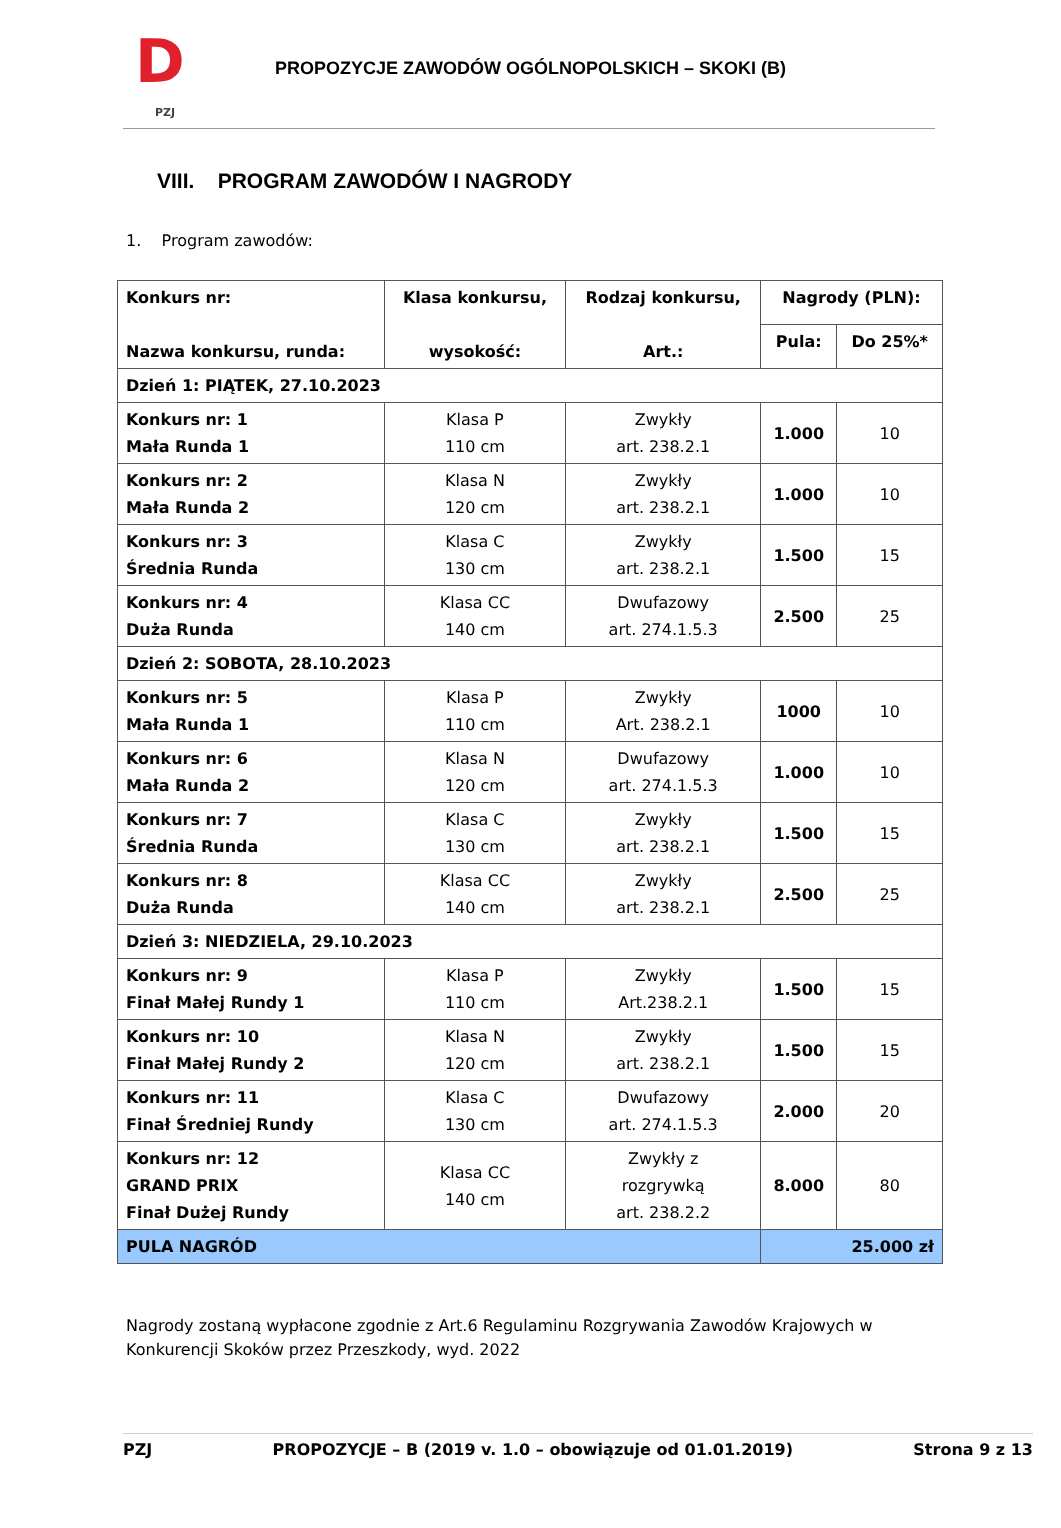D
PZJ
PROPOZYCJE ZAWODÓW OGÓLNOPOLSKICH – SKOKI (B)
VIII. PROGRAM ZAWODÓW I NAGRODY
1. Program zawodów:
| Konkurs nr: Nazwa konkursu, runda: | Klasa konkursu, wysokość: | Rodzaj konkursu, Art.: | Nagrody (PLN): | |
| --- | --- | --- | --- | --- |
| | | | Pula: | Do 25%* |
| Dzień 1: PIĄTEK, 27.10.2023 | | | | |
| Konkurs nr: 1 Mała Runda 1 | Klasa P 110 cm | Zwykły art. 238.2.1 | 1.000 | 10 |
| Konkurs nr: 2 Mała Runda 2 | Klasa N 120 cm | Zwykły art. 238.2.1 | 1.000 | 10 |
| Konkurs nr: 3 Średnia Runda | Klasa C 130 cm | Zwykły art. 238.2.1 | 1.500 | 15 |
| Konkurs nr: 4 Duża Runda | Klasa CC 140 cm | Dwufazowy art. 274.1.5.3 | 2.500 | 25 |
| Dzień 2: SOBOTA, 28.10.2023 | | | | |
| Konkurs nr: 5 Mała Runda 1 | Klasa P 110 cm | Zwykły Art. 238.2.1 | 1000 | 10 |
| Konkurs nr: 6 Mała Runda 2 | Klasa N 120 cm | Dwufazowy art. 274.1.5.3 | 1.000 | 10 |
| Konkurs nr: 7 Średnia Runda | Klasa C 130 cm | Zwykły art. 238.2.1 | 1.500 | 15 |
| Konkurs nr: 8 Duża Runda | Klasa CC 140 cm | Zwykły art. 238.2.1 | 2.500 | 25 |
| Dzień 3: NIEDZIELA, 29.10.2023 | | | | |
| Konkurs nr: 9 Finał Małej Rundy 1 | Klasa P 110 cm | Zwykły Art.238.2.1 | 1.500 | 15 |
| Konkurs nr: 10 Finał Małej Rundy 2 | Klasa N 120 cm | Zwykły art. 238.2.1 | 1.500 | 15 |
| Konkurs nr: 11 Finał Średniej Rundy | Klasa C 130 cm | Dwufazowy art. 274.1.5.3 | 2.000 | 20 |
| Konkurs nr: 12 GRAND PRIX Finał Dużej Rundy | Klasa CC 140 cm | Zwykły z rozgrywką art. 238.2.2 | 8.000 | 80 |
| PULA NAGRÓD | | | 25.000 zł | |
Nagrody zostaną wypłacone zgodnie z Art.6 Regulaminu Rozgrywania Zawodów Krajowych w Konkurencji Skoków przez Przeszkody, wyd. 2022
PZJ PROPOZYCJE – B (2019 v. 1.0 – obowiązuje od 01.01.2019) Strona 9 z 13